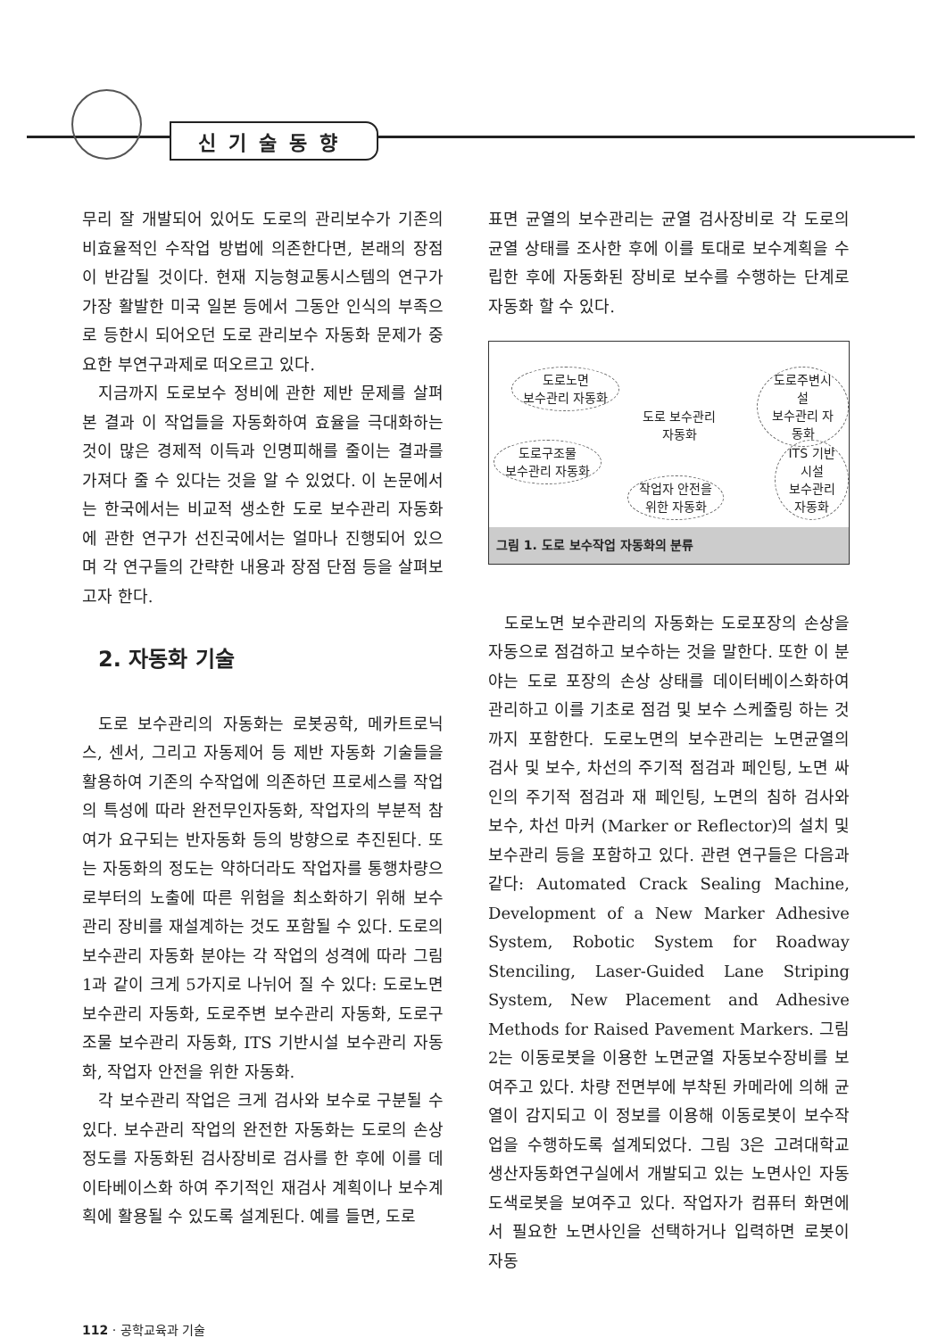신기술동향
무리 잘 개발되어 있어도 도로의 관리보수가 기존의 비효율적인 수작업 방법에 의존한다면, 본래의 장점이 반감될 것이다. 현재 지능형교통시스템의 연구가 가장 활발한 미국 일본 등에서 그동안 인식의 부족으로 등한시 되어오던 도로 관리보수 자동화 문제가 중요한 부연구과제로 떠오르고 있다.
지금까지 도로보수 정비에 관한 제반 문제를 살펴본 결과 이 작업들을 자동화하여 효율을 극대화하는 것이 많은 경제적 이득과 인명피해를 줄이는 결과를 가져다 줄 수 있다는 것을 알 수 있었다. 이 논문에서는 한국에서는 비교적 생소한 도로 보수관리 자동화에 관한 연구가 선진국에서는 얼마나 진행되어 있으며 각 연구들의 간략한 내용과 장점 단점 등을 살펴보고자 한다.
2. 자동화 기술
도로 보수관리의 자동화는 로봇공학, 메카트로닉스, 센서, 그리고 자동제어 등 제반 자동화 기술들을 활용하여 기존의 수작업에 의존하던 프로세스를 작업의 특성에 따라 완전무인자동화, 작업자의 부분적 참여가 요구되는 반자동화 등의 방향으로 추진된다. 또는 자동화의 정도는 약하더라도 작업자를 통행차량으로부터의 노출에 따른 위험을 최소화하기 위해 보수관리 장비를 재설계하는 것도 포함될 수 있다. 도로의 보수관리 자동화 분야는 각 작업의 성격에 따라 그림 1과 같이 크게 5가지로 나뉘어 질 수 있다: 도로노면 보수관리 자동화, 도로주변 보수관리 자동화, 도로구조물 보수관리 자동화, ITS 기반시설 보수관리 자동화, 작업자 안전을 위한 자동화.
각 보수관리 작업은 크게 검사와 보수로 구분될 수 있다. 보수관리 작업의 완전한 자동화는 도로의 손상정도를 자동화된 검사장비로 검사를 한 후에 이를 데이타베이스화 하여 주기적인 재검사 계획이나 보수계획에 활용될 수 있도록 설계된다. 예를 들면, 도로
표면 균열의 보수관리는 균열 검사장비로 각 도로의 균열 상태를 조사한 후에 이를 토대로 보수계획을 수립한 후에 자동화된 장비로 보수를 수행하는 단계로 자동화 할 수 있다.
도로노면
보수관리 자동화
도로주변시설
보수관리 자동화
도로 보수관리
자동화
도로구조물
보수관리 자동화
ITS 기반시설
보수관리 자동화
작업자 안전을
위한 자동화
그림 1. 도로 보수작업 자동화의 분류
도로노면 보수관리의 자동화는 도로포장의 손상을 자동으로 점검하고 보수하는 것을 말한다. 또한 이 분야는 도로 포장의 손상 상태를 데이터베이스화하여 관리하고 이를 기초로 점검 및 보수 스케줄링 하는 것까지 포함한다. 도로노면의 보수관리는 노면균열의 검사 및 보수, 차선의 주기적 점검과 페인팅, 노면 싸인의 주기적 점검과 재 페인팅, 노면의 침하 검사와 보수, 차선 마커 (Marker or Reflector)의 설치 및 보수관리 등을 포함하고 있다. 관련 연구들은 다음과 같다: Automated Crack Sealing Machine, Development of a New Marker Adhesive System, Robotic System for Roadway Stenciling, Laser-Guided Lane Striping System, New Placement and Adhesive Methods for Raised Pavement Markers. 그림 2는 이동로봇을 이용한 노면균열 자동보수장비를 보여주고 있다. 차량 전면부에 부착된 카메라에 의해 균열이 감지되고 이 정보를 이용해 이동로봇이 보수작업을 수행하도록 설계되었다. 그림 3은 고려대학교 생산자동화연구실에서 개발되고 있는 노면사인 자동도색로봇을 보여주고 있다. 작업자가 컴퓨터 화면에서 필요한 노면사인을 선택하거나 입력하면 로봇이 자동
112 · 공학교육과 기술